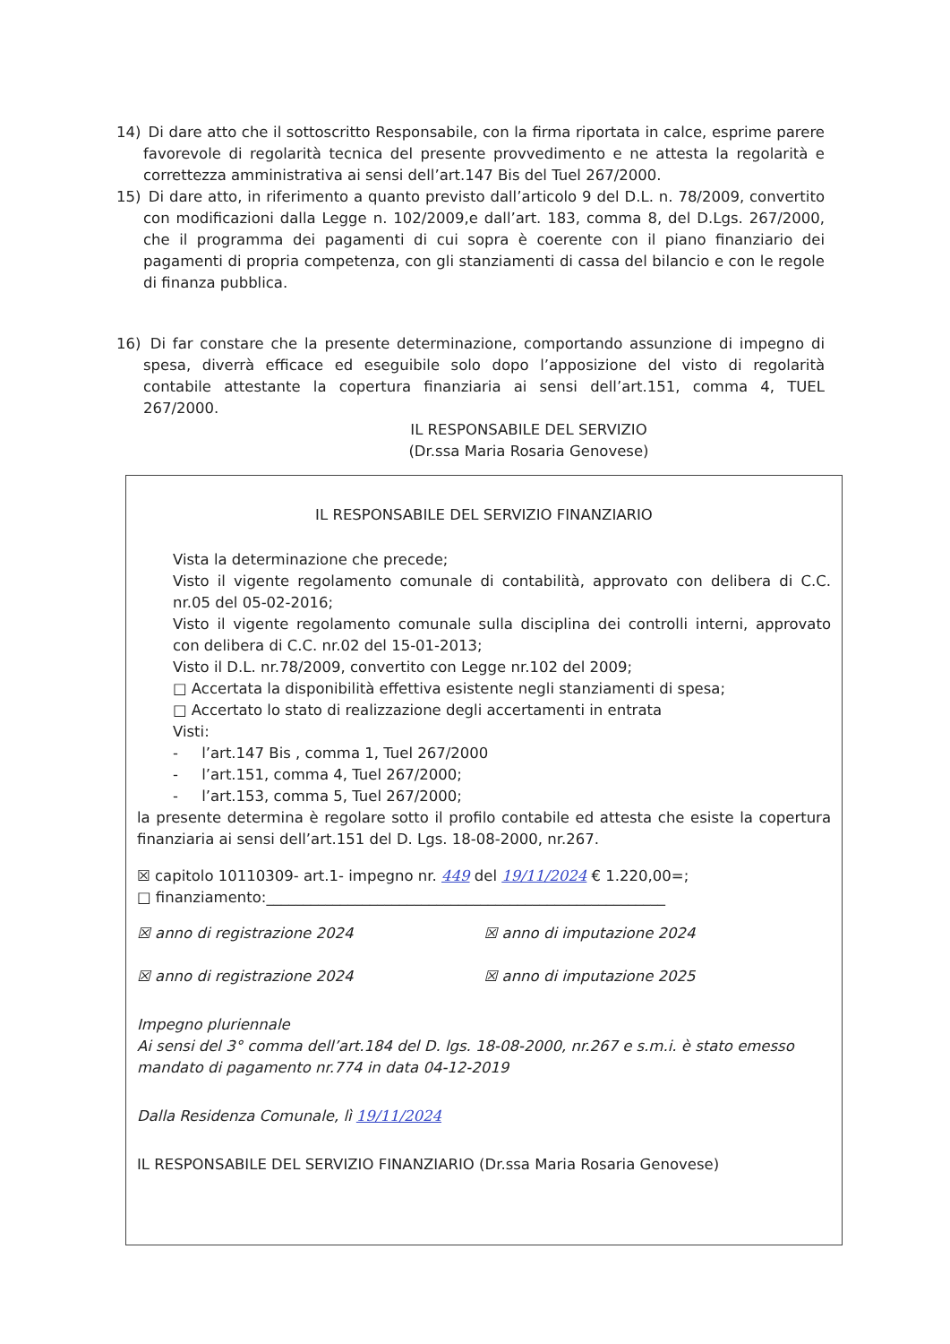14) Di dare atto che il sottoscritto Responsabile, con la firma riportata in calce, esprime parere favorevole di regolarità tecnica del presente provvedimento e ne attesta la regolarità e correttezza amministrativa ai sensi dell’art.147 Bis del Tuel 267/2000.
15) Di dare atto, in riferimento a quanto previsto dall’articolo 9 del D.L. n. 78/2009, convertito con modificazioni dalla Legge n. 102/2009,e dall’art. 183, comma 8, del D.Lgs. 267/2000, che il programma dei pagamenti di cui sopra è coerente con il piano finanziario dei pagamenti di propria competenza, con gli stanziamenti di cassa del bilancio e con le regole di finanza pubblica.
16) Di far constare che la presente determinazione, comportando assunzione di impegno di spesa, diverrà efficace ed eseguibile solo dopo l’apposizione del visto di regolarità contabile attestante la copertura finanziaria ai sensi dell’art.151, comma 4, TUEL 267/2000.
IL RESPONSABILE DEL SERVIZIO
(Dr.ssa Maria Rosaria Genovese)
IL RESPONSABILE DEL SERVIZIO FINANZIARIO
Vista la determinazione che precede;
Visto il vigente regolamento comunale di contabilità, approvato con delibera di C.C. nr.05 del 05-02-2016;
Visto il vigente regolamento comunale sulla disciplina dei controlli interni, approvato con delibera di C.C. nr.02 del 15-01-2013;
Visto il D.L. nr.78/2009, convertito con Legge nr.102 del 2009;
□ Accertata la disponibilità effettiva esistente negli stanziamenti di spesa;
□ Accertato lo stato di realizzazione degli accertamenti in entrata
Visti:
- l’art.147 Bis , comma 1, Tuel 267/2000
- l’art.151, comma 4, Tuel 267/2000;
- l’art.153, comma 5, Tuel 267/2000;
la presente determina è regolare sotto il profilo contabile ed attesta che esiste la copertura finanziaria ai sensi dell’art.151 del D. Lgs. 18-08-2000, nr.267.
☒ capitolo 10110309- art.1- impegno nr. 449 del 19/11/2024 € 1.220,00=;
□ finanziamento:______________________________________________________
☒ anno di registrazione 2024 ☒ anno di imputazione 2024
☒ anno di registrazione 2024 ☒ anno di imputazione 2025
Impegno pluriennale
Ai sensi del 3° comma dell’art.184 del D. lgs. 18-08-2000, nr.267 e s.m.i. è stato emesso mandato di pagamento nr.774 in data 04-12-2019
Dalla Residenza Comunale, lì 19/11/2024
IL RESPONSABILE DEL SERVIZIO FINANZIARIO (Dr.ssa Maria Rosaria Genovese)